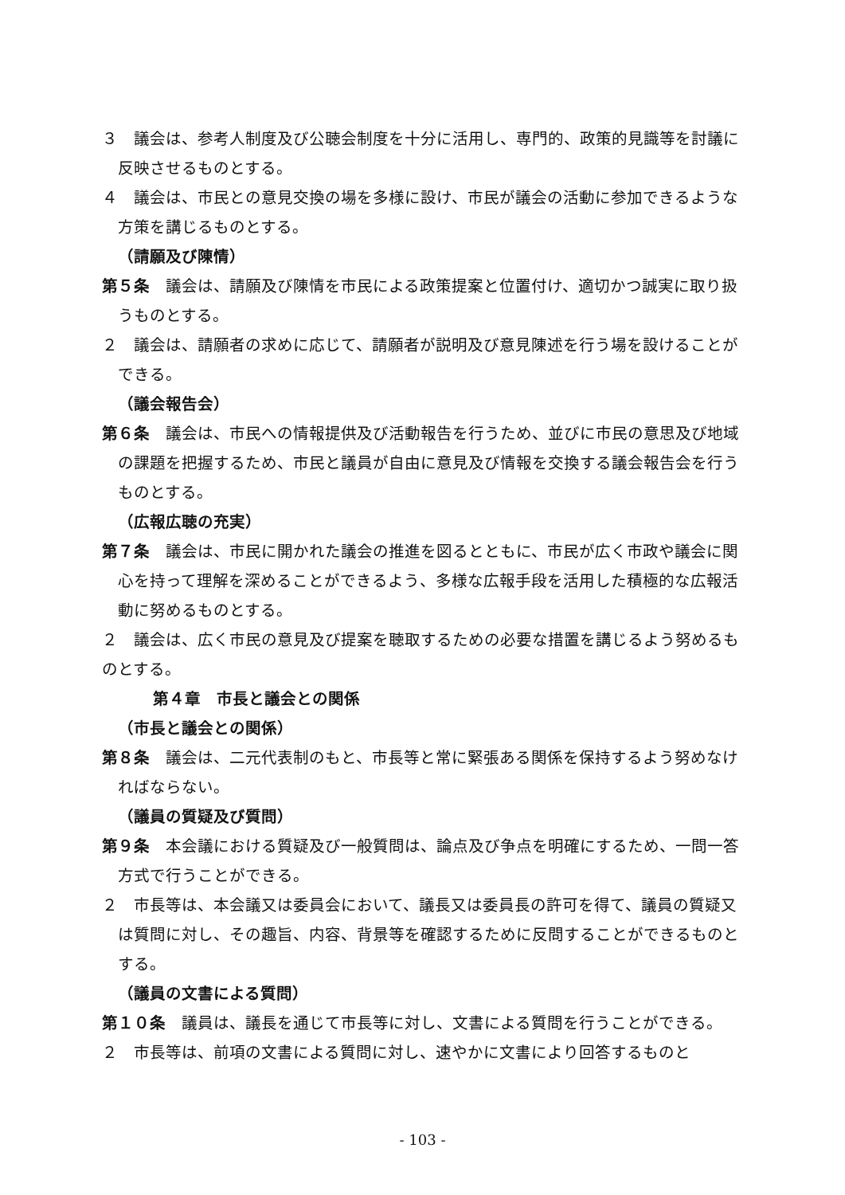３　議会は、参考人制度及び公聴会制度を十分に活用し、専門的、政策的見識等を討議に反映させるものとする。
４　議会は、市民との意見交換の場を多様に設け、市民が議会の活動に参加できるような方策を講じるものとする。
（請願及び陳情）
第５条　議会は、請願及び陳情を市民による政策提案と位置付け、適切かつ誠実に取り扱うものとする。
２　議会は、請願者の求めに応じて、請願者が説明及び意見陳述を行う場を設けることができる。
（議会報告会）
第６条　議会は、市民への情報提供及び活動報告を行うため、並びに市民の意思及び地域の課題を把握するため、市民と議員が自由に意見及び情報を交換する議会報告会を行うものとする。
（広報広聴の充実）
第７条　議会は、市民に開かれた議会の推進を図るとともに、市民が広く市政や議会に関心を持って理解を深めることができるよう、多様な広報手段を活用した積極的な広報活動に努めるものとする。
２　議会は、広く市民の意見及び提案を聴取するための必要な措置を講じるよう努めるものとする。
第４章　市長と議会との関係
（市長と議会との関係）
第８条　議会は、二元代表制のもと、市長等と常に緊張ある関係を保持するよう努めなければならない。
（議員の質疑及び質問）
第９条　本会議における質疑及び一般質問は、論点及び争点を明確にするため、一問一答方式で行うことができる。
２　市長等は、本会議又は委員会において、議長又は委員長の許可を得て、議員の質疑又は質問に対し、その趣旨、内容、背景等を確認するために反問することができるものとする。
（議員の文書による質問）
第１０条　議員は、議長を通じて市長等に対し、文書による質問を行うことができる。
２　市長等は、前項の文書による質問に対し、速やかに文書により回答するものと
- 103 -